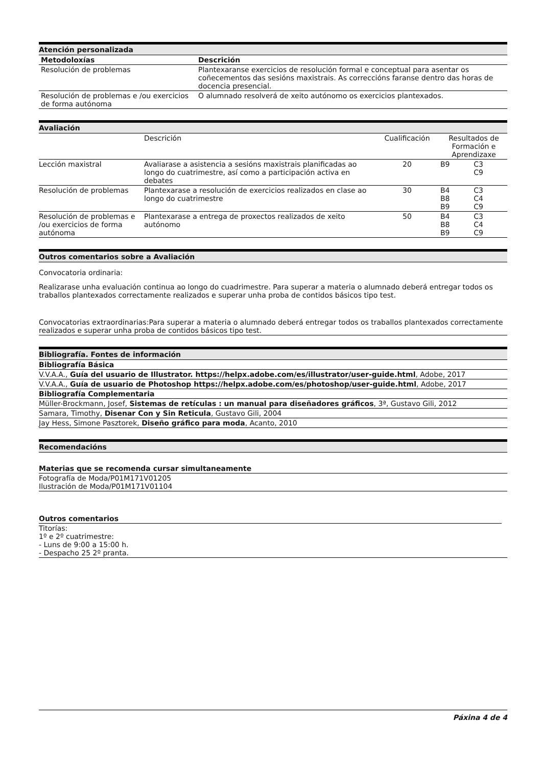Atención personalizada
| Metodoloxías | Descrición |
| --- | --- |
| Resolución de problemas | Plantexaranse exercicios de resolución formal e conceptual para asentar os coñecementos das sesións maxistrais. As correccións faranse dentro das horas de docencia presencial. |
| Resolución de problemas e /ou exercicios de forma autónoma | O alumnado resolverá de xeito autónomo os exercicios plantexados. |
Avaliación
| | Descrición | Cualificación | Resultados de Formación e Aprendizaxe | |
| Lección maxistral | Avaliarase a asistencia a sesións maxistrais planificadas ao longo do cuatrimestre, así como a participación activa en debates | 20 | B9 | C3 C9 |
| Resolución de problemas | Plantexarase a resolución de exercicios realizados en clase ao longo do cuatrimestre | 30 | B4 B8 B9 | C3 C4 C9 |
| Resolución de problemas e /ou exercicios de forma autónoma | Plantexarase a entrega de proxectos realizados de xeito autónomo | 50 | B4 B8 B9 | C3 C4 C9 |
Outros comentarios sobre a Avaliación
Convocatoria ordinaria:
Realizarase unha evaluación continua ao longo do cuadrimestre. Para superar a materia o alumnado deberá entregar todos os traballos plantexados correctamente realizados e superar unha proba de contidos básicos tipo test.
Convocatorias extraordinarias:Para superar a materia o alumnado deberá entregar todos os traballos plantexados correctamente realizados e superar unha proba de contidos básicos tipo test.
Bibliografía. Fontes de información
Bibliografía Básica
V.V.A.A., Guía del usuario de Illustrator. https://helpx.adobe.com/es/illustrator/user-guide.html, Adobe, 2017
V.V.A.A., Guía de usuario de Photoshop https://helpx.adobe.com/es/photoshop/user-guide.html, Adobe, 2017
Bibliografía Complementaria
Müller-Brockmann, Josef, Sistemas de retículas : un manual para diseñadores gráficos, 3ª, Gustavo Gili, 2012
Samara, Timothy, Disenar Con y Sin Reticula, Gustavo Gili, 2004
Jay Hess, Simone Pasztorek, Diseño gráfico para moda, Acanto, 2010
Recomendacións
Materias que se recomenda cursar simultaneamente
Fotografía de Moda/P01M171V01205
Ilustración de Moda/P01M171V01104
Outros comentarios
Titorías:
1º e 2º cuatrimestre:
- Luns de 9:00 a 15:00 h.
- Despacho 25 2º pranta.
Páxina 4 de 4